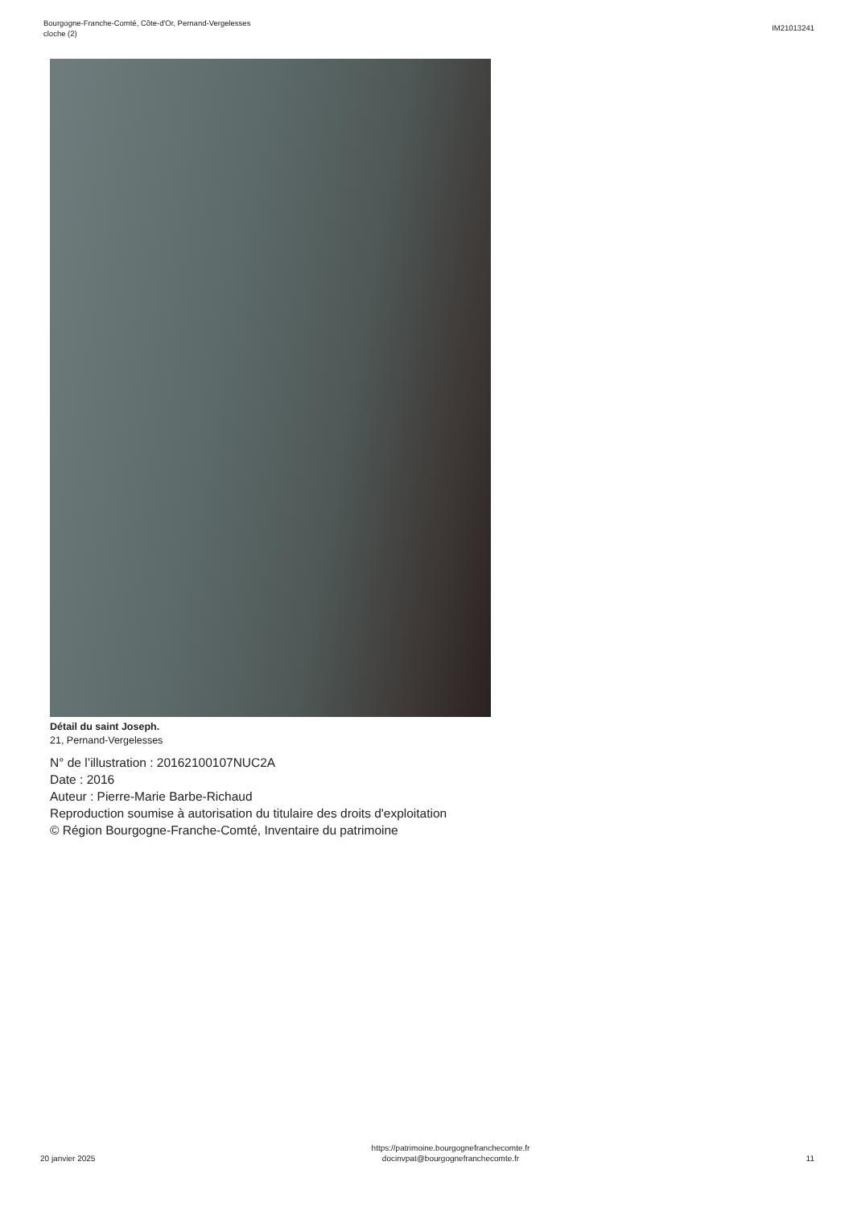Bourgogne-Franche-Comté, Côte-d'Or, Pernand-Vergelesses
cloche (2)
IM21013241
Détail du saint Joseph.
21, Pernand-Vergelesses
N° de l’illustration : 20162100107NUC2A
Date : 2016
Auteur : Pierre-Marie Barbe-Richaud
Reproduction soumise à autorisation du titulaire des droits d'exploitation
© Région Bourgogne-Franche-Comté, Inventaire du patrimoine
20 janvier 2025
https://patrimoine.bourgognefranchecomte.fr
docinvpat@bourgognefranchecomte.fr
11